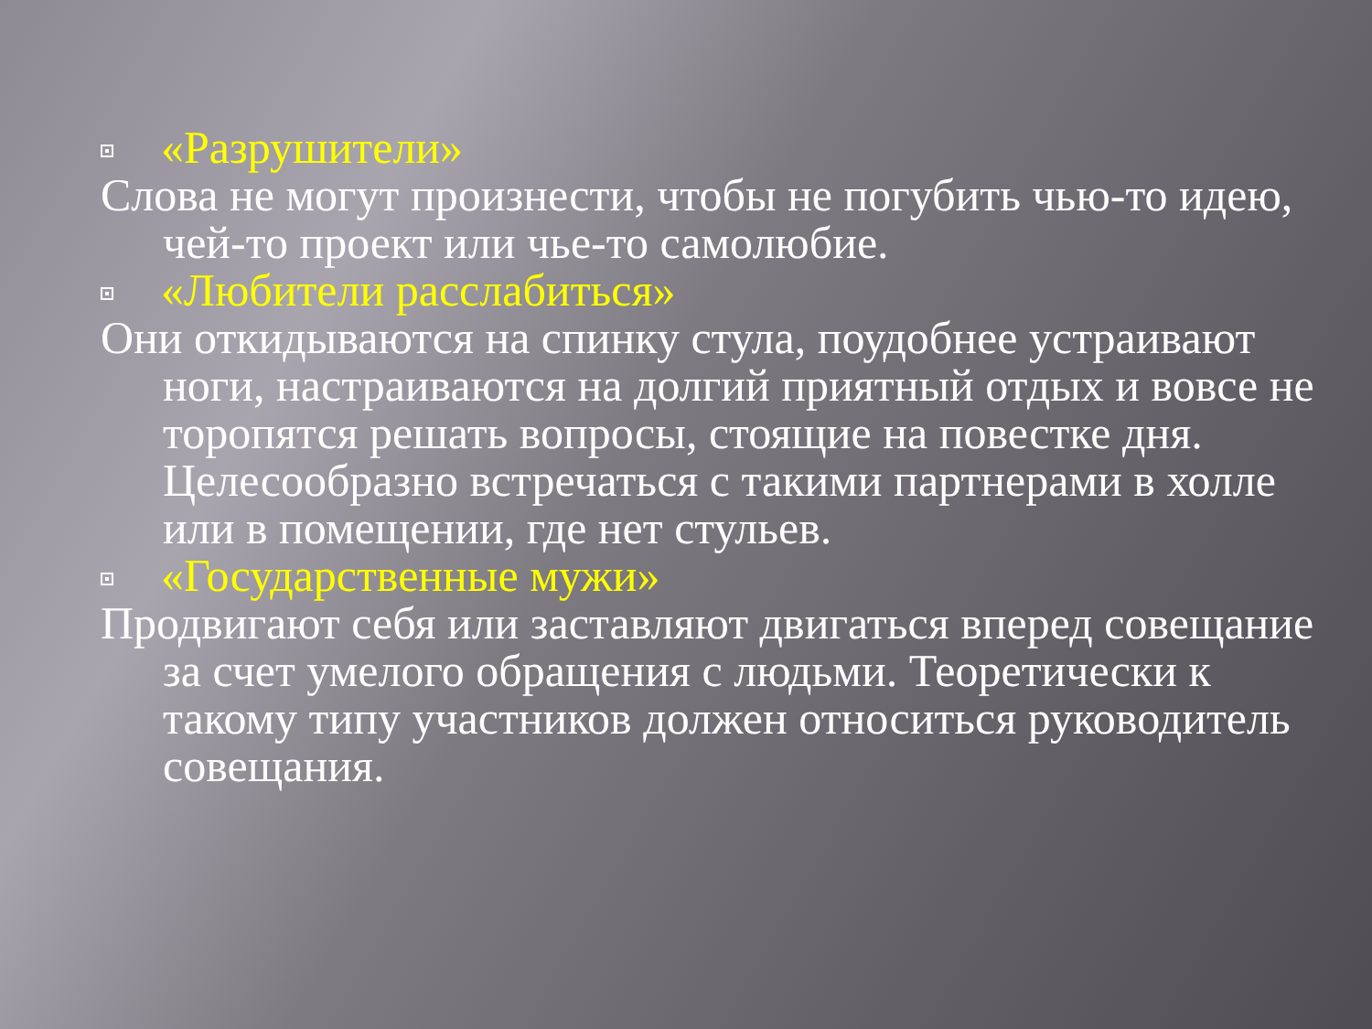«Разрушители»
Слова не могут произнести, чтобы не погубить чью-то идею, чей-то проект или чье-то самолюбие.
«Любители расслабиться»
Они откидываются на спинку стула, поудобнее устраивают ноги, настраиваются на долгий приятный отдых и вовсе не торопятся решать вопросы, стоящие на повестке дня. Целесообразно встречаться с такими партнерами в холле или в помещении, где нет стульев.
«Государственные мужи»
Продвигают себя или заставляют двигаться вперед совещание за счет умелого обращения с людьми. Теоретически к такому типу участников должен относиться руководитель совещания.